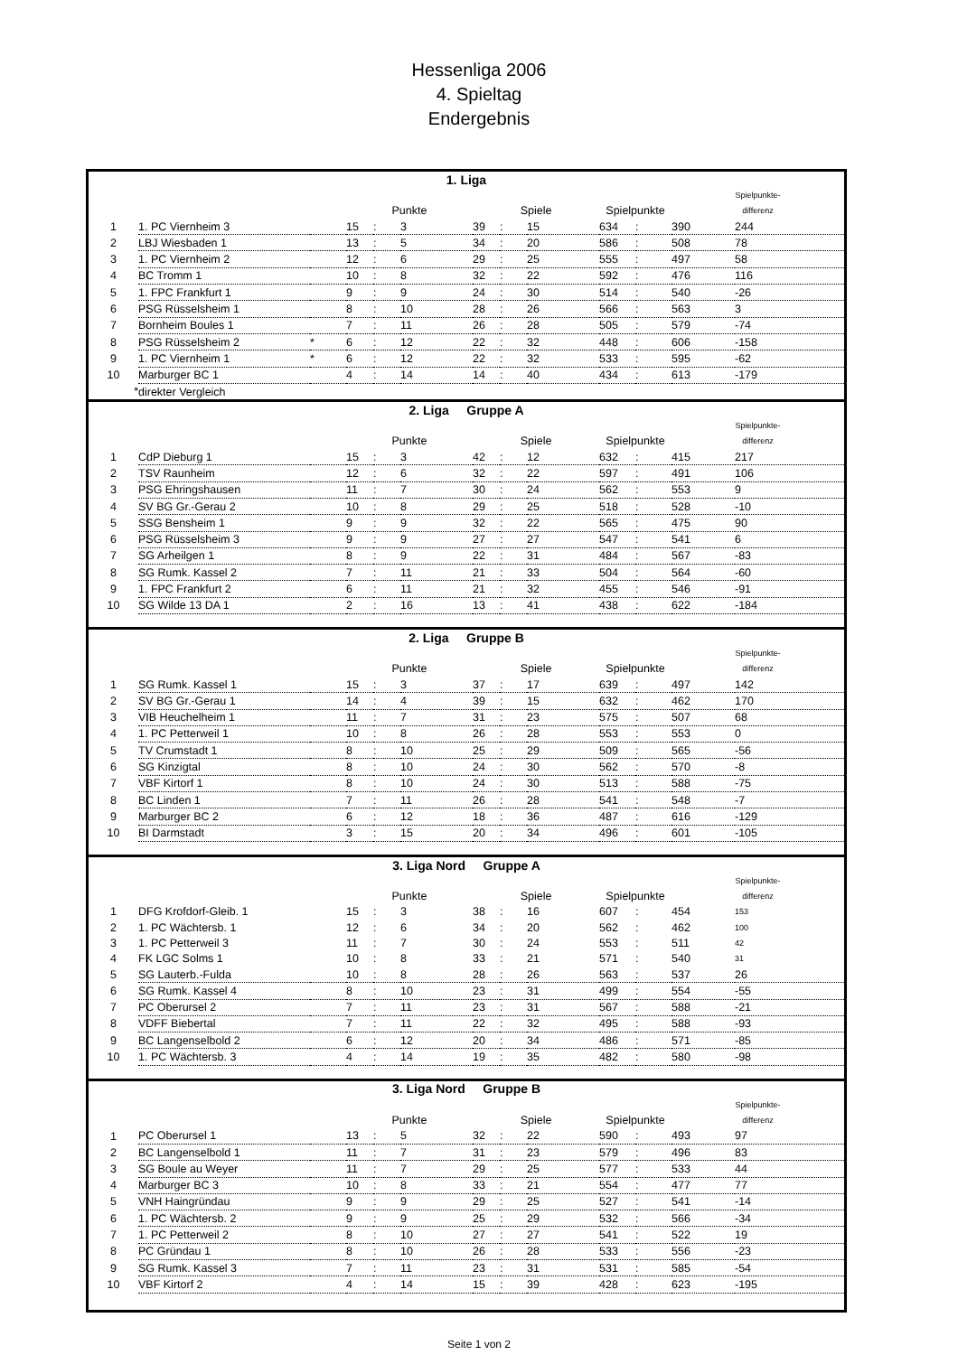Hessenliga 2006
4. Spieltag
Endergebnis
| 1. Liga | | | | | | | | | | | | |
| | | | | | | | | | | | Spielpunkte- | |
| | | | Punkte | | | Spiele | | | Spielpunkte | | differenz | |
| 1 | 1. PC Viernheim 3 | | 15 | : | 3 | 39 | : | 15 | 634 | : | 390 | 244 |
| 2 | LBJ Wiesbaden 1 | | 13 | : | 5 | 34 | : | 20 | 586 | : | 508 | 78 |
| 3 | 1. PC Viernheim 2 | | 12 | : | 6 | 29 | : | 25 | 555 | : | 497 | 58 |
| 4 | BC Tromm 1 | | 10 | : | 8 | 32 | : | 22 | 592 | : | 476 | 116 |
| 5 | 1. FPC Frankfurt 1 | | 9 | : | 9 | 24 | : | 30 | 514 | : | 540 | -26 |
| 6 | PSG Rüsselsheim 1 | | 8 | : | 10 | 28 | : | 26 | 566 | : | 563 | 3 |
| 7 | Bornheim Boules 1 | | 7 | : | 11 | 26 | : | 28 | 505 | : | 579 | -74 |
| 8 | PSG Rüsselsheim 2 | * | 6 | : | 12 | 22 | : | 32 | 448 | : | 606 | -158 |
| 9 | 1. PC Viernheim 1 | * | 6 | : | 12 | 22 | : | 32 | 533 | : | 595 | -62 |
| 10 | Marburger BC 1 | | 4 | : | 14 | 14 | : | 40 | 434 | : | 613 | -179 |
| * | direkter Vergleich | | | | | | | | | | | |
| 2. Liga Gruppe A | | | | | | | | | | | | |
| | | | | | | | | | | | Spielpunkte- | |
| | | | Punkte | | | Spiele | | | Spielpunkte | | differenz | |
| 1 | CdP Dieburg 1 | | 15 | : | 3 | 42 | : | 12 | 632 | : | 415 | 217 |
| 2 | TSV Raunheim | | 12 | : | 6 | 32 | : | 22 | 597 | : | 491 | 106 |
| 3 | PSG Ehringshausen | | 11 | : | 7 | 30 | : | 24 | 562 | : | 553 | 9 |
| 4 | SV BG Gr.-Gerau 2 | | 10 | : | 8 | 29 | : | 25 | 518 | : | 528 | -10 |
| 5 | SSG Bensheim 1 | | 9 | : | 9 | 32 | : | 22 | 565 | : | 475 | 90 |
| 6 | PSG Rüsselsheim 3 | | 9 | : | 9 | 27 | : | 27 | 547 | : | 541 | 6 |
| 7 | SG Arheilgen 1 | | 8 | : | 9 | 22 | : | 31 | 484 | : | 567 | -83 |
| 8 | SG Rumk. Kassel 2 | | 7 | : | 11 | 21 | : | 33 | 504 | : | 564 | -60 |
| 9 | 1. FPC Frankfurt 2 | | 6 | : | 11 | 21 | : | 32 | 455 | : | 546 | -91 |
| 10 | SG Wilde 13 DA 1 | | 2 | : | 16 | 13 | : | 41 | 438 | : | 622 | -184 |
| 2. Liga Gruppe B | | | | | | | | | | | | |
| | | | | | | | | | | | Spielpunkte- | |
| | | | Punkte | | | Spiele | | | Spielpunkte | | differenz | |
| 1 | SG Rumk. Kassel 1 | | 15 | : | 3 | 37 | : | 17 | 639 | : | 497 | 142 |
| 2 | SV BG Gr.-Gerau 1 | | 14 | : | 4 | 39 | : | 15 | 632 | : | 462 | 170 |
| 3 | VIB Heuchelheim 1 | | 11 | : | 7 | 31 | : | 23 | 575 | : | 507 | 68 |
| 4 | 1. PC Petterweil 1 | | 10 | : | 8 | 26 | : | 28 | 553 | : | 553 | 0 |
| 5 | TV Crumstadt 1 | | 8 | : | 10 | 25 | : | 29 | 509 | : | 565 | -56 |
| 6 | SG Kinzigtal | | 8 | : | 10 | 24 | : | 30 | 562 | : | 570 | -8 |
| 7 | VBF Kirtorf 1 | | 8 | : | 10 | 24 | : | 30 | 513 | : | 588 | -75 |
| 8 | BC Linden 1 | | 7 | : | 11 | 26 | : | 28 | 541 | : | 548 | -7 |
| 9 | Marburger BC 2 | | 6 | : | 12 | 18 | : | 36 | 487 | : | 616 | -129 |
| 10 | BI Darmstadt | | 3 | : | 15 | 20 | : | 34 | 496 | : | 601 | -105 |
| 3. Liga Nord Gruppe A | | | | | | | | | | | | |
| | | | | | | | | | | | Spielpunkte- | |
| | | | Punkte | | | Spiele | | | Spielpunkte | | differenz | |
| 1 | DFG Krofdorf-Gleib. 1 | | 15 | : | 3 | 38 | : | 16 | 607 | : | 454 | 153 |
| 2 | 1. PC Wächtersb. 1 | | 12 | : | 6 | 34 | : | 20 | 562 | : | 462 | 100 |
| 3 | 1. PC Petterweil 3 | | 11 | : | 7 | 30 | : | 24 | 553 | : | 511 | 42 |
| 4 | FK LGC Solms 1 | | 10 | : | 8 | 33 | : | 21 | 571 | : | 540 | 31 |
| 5 | SG Lauterb.-Fulda | | 10 | : | 8 | 28 | : | 26 | 563 | : | 537 | 26 |
| 6 | SG Rumk. Kassel 4 | | 8 | : | 10 | 23 | : | 31 | 499 | : | 554 | -55 |
| 7 | PC Oberursel 2 | | 7 | : | 11 | 23 | : | 31 | 567 | : | 588 | -21 |
| 8 | VDFF Biebertal | | 7 | : | 11 | 22 | : | 32 | 495 | : | 588 | -93 |
| 9 | BC Langenselbold 2 | | 6 | : | 12 | 20 | : | 34 | 486 | : | 571 | -85 |
| 10 | 1. PC Wächtersb. 3 | | 4 | : | 14 | 19 | : | 35 | 482 | : | 580 | -98 |
| 3. Liga Nord Gruppe B | | | | | | | | | | | | |
| | | | | | | | | | | | Spielpunkte- | |
| | | | Punkte | | | Spiele | | | Spielpunkte | | differenz | |
| 1 | PC Oberursel 1 | | 13 | : | 5 | 32 | : | 22 | 590 | : | 493 | 97 |
| 2 | BC Langenselbold 1 | | 11 | : | 7 | 31 | : | 23 | 579 | : | 496 | 83 |
| 3 | SG Boule au Weyer | | 11 | : | 7 | 29 | : | 25 | 577 | : | 533 | 44 |
| 4 | Marburger BC 3 | | 10 | : | 8 | 33 | : | 21 | 554 | : | 477 | 77 |
| 5 | VNH Haingründau | | 9 | : | 9 | 29 | : | 25 | 527 | : | 541 | -14 |
| 6 | 1. PC Wächtersb. 2 | | 9 | : | 9 | 25 | : | 29 | 532 | : | 566 | -34 |
| 7 | 1. PC Petterweil 2 | | 8 | : | 10 | 27 | : | 27 | 541 | : | 522 | 19 |
| 8 | PC Gründau 1 | | 8 | : | 10 | 26 | : | 28 | 533 | : | 556 | -23 |
| 9 | SG Rumk. Kassel 3 | | 7 | : | 11 | 23 | : | 31 | 531 | : | 585 | -54 |
| 10 | VBF Kirtorf 2 | | 4 | : | 14 | 15 | : | 39 | 428 | : | 623 | -195 |
Seite 1 von 2